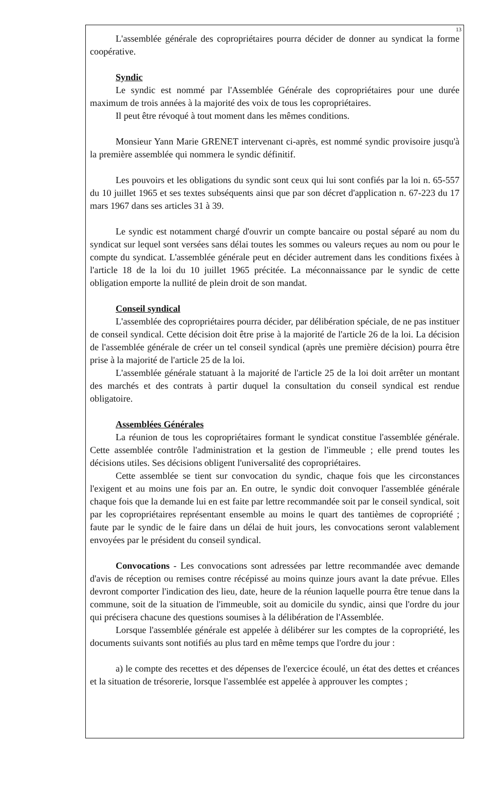13
L'assemblée générale des copropriétaires pourra décider de donner au syndicat la forme coopérative.
Syndic
Le syndic est nommé par l'Assemblée Générale des copropriétaires pour une durée maximum de trois années à la majorité des voix de tous les copropriétaires.
Il peut être révoqué à tout moment dans les mêmes conditions.
Monsieur Yann Marie GRENET intervenant ci-après, est nommé syndic provisoire jusqu'à la première assemblée qui nommera le syndic définitif.
Les pouvoirs et les obligations du syndic sont ceux qui lui sont confiés par la loi n. 65-557 du 10 juillet 1965 et ses textes subséquents ainsi que par son décret d'application n. 67-223 du 17 mars 1967 dans ses articles 31 à 39.
Le syndic est notamment chargé d'ouvrir un compte bancaire ou postal séparé au nom du syndicat sur lequel sont versées sans délai toutes les sommes ou valeurs reçues au nom ou pour le compte du syndicat. L'assemblée générale peut en décider autrement dans les conditions fixées à l'article 18 de la loi du 10 juillet 1965 précitée. La méconnaissance par le syndic de cette obligation emporte la nullité de plein droit de son mandat.
Conseil syndical
L'assemblée des copropriétaires pourra décider, par délibération spéciale, de ne pas instituer de conseil syndical. Cette décision doit être prise à la majorité de l'article 26 de la loi. La décision de l'assemblée générale de créer un tel conseil syndical (après une première décision) pourra être prise à la majorité de l'article 25 de la loi.
L'assemblée générale statuant à la majorité de l'article 25 de la loi doit arrêter un montant des marchés et des contrats à partir duquel la consultation du conseil syndical est rendue obligatoire.
Assemblées Générales
La réunion de tous les copropriétaires formant le syndicat constitue l'assemblée générale. Cette assemblée contrôle l'administration et la gestion de l'immeuble ; elle prend toutes les décisions utiles. Ses décisions obligent l'universalité des copropriétaires.
Cette assemblée se tient sur convocation du syndic, chaque fois que les circonstances l'exigent et au moins une fois par an. En outre, le syndic doit convoquer l'assemblée générale chaque fois que la demande lui en est faite par lettre recommandée soit par le conseil syndical, soit par les copropriétaires représentant ensemble au moins le quart des tantièmes de copropriété ; faute par le syndic de le faire dans un délai de huit jours, les convocations seront valablement envoyées par le président du conseil syndical.
Convocations - Les convocations sont adressées par lettre recommandée avec demande d'avis de réception ou remises contre récépissé au moins quinze jours avant la date prévue. Elles devront comporter l'indication des lieu, date, heure de la réunion laquelle pourra être tenue dans la commune, soit de la situation de l'immeuble, soit au domicile du syndic, ainsi que l'ordre du jour qui précisera chacune des questions soumises à la délibération de l'Assemblée.
Lorsque l'assemblée générale est appelée à délibérer sur les comptes de la copropriété, les documents suivants sont notifiés au plus tard en même temps que l'ordre du jour :
a) le compte des recettes et des dépenses de l'exercice écoulé, un état des dettes et créances et la situation de trésorerie, lorsque l'assemblée est appelée à approuver les comptes ;